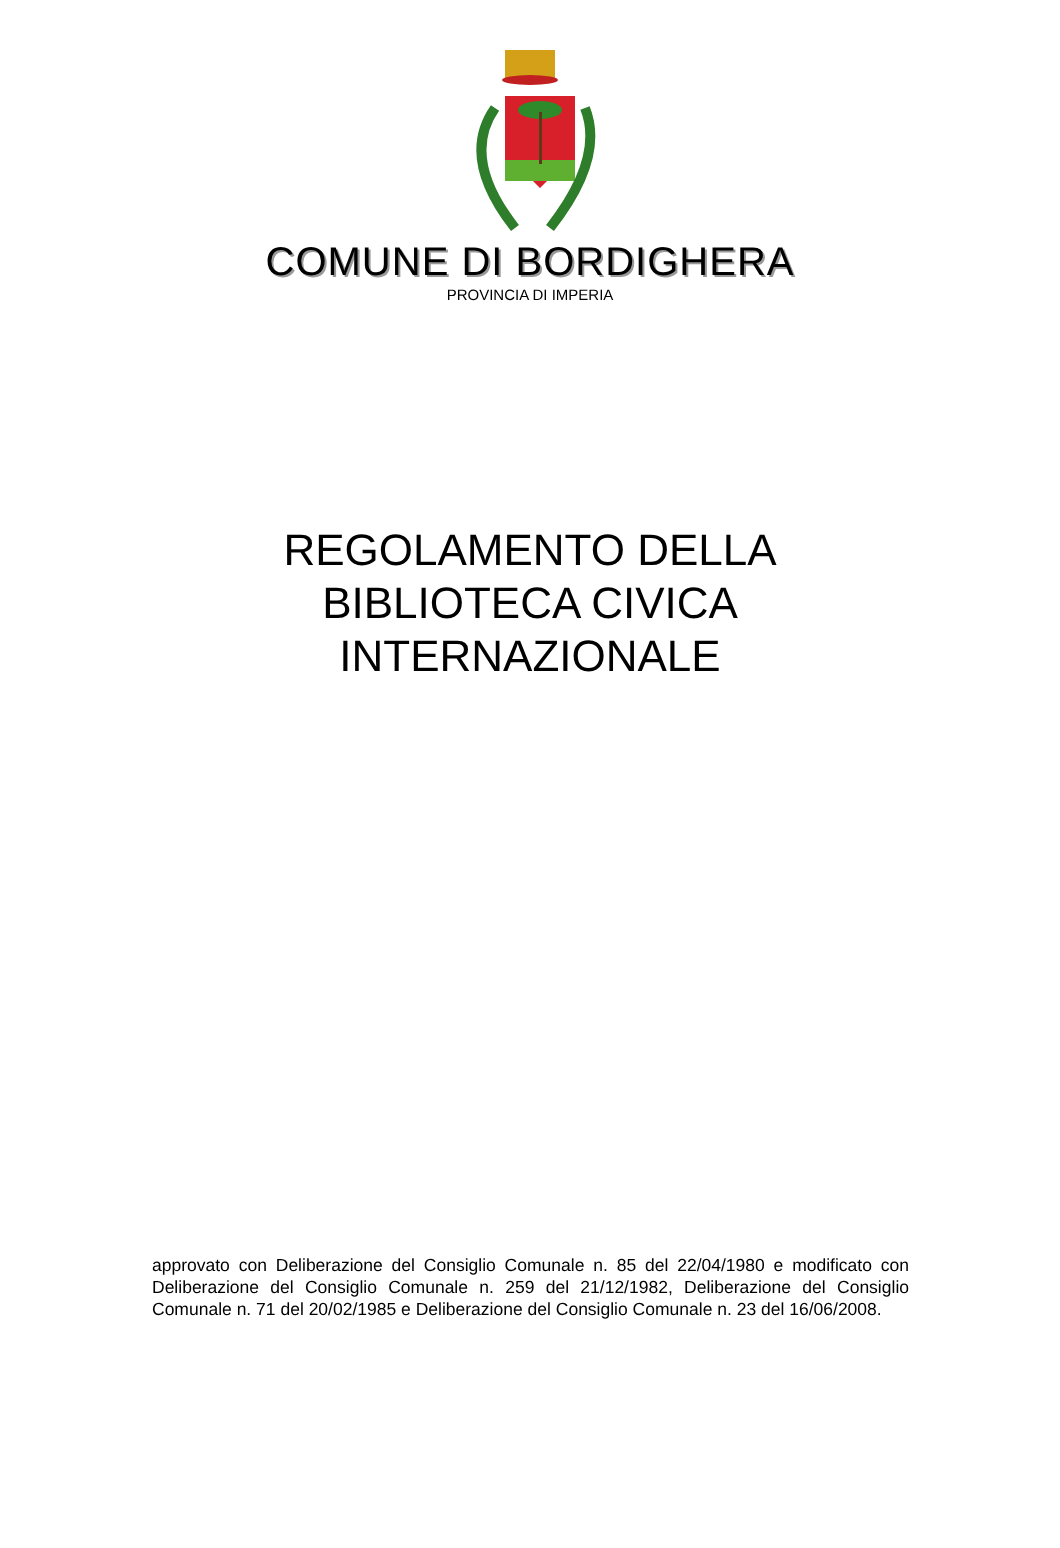COMUNE DI BORDIGHERA
PROVINCIA DI IMPERIA
REGOLAMENTO DELLA
BIBLIOTECA CIVICA
INTERNAZIONALE
approvato con Deliberazione del Consiglio Comunale n. 85 del 22/04/1980 e modificato con Deliberazione del Consiglio Comunale n. 259 del 21/12/1982, Deliberazione del Consiglio Comunale n. 71 del 20/02/1985 e Deliberazione del Consiglio Comunale n. 23 del 16/06/2008.